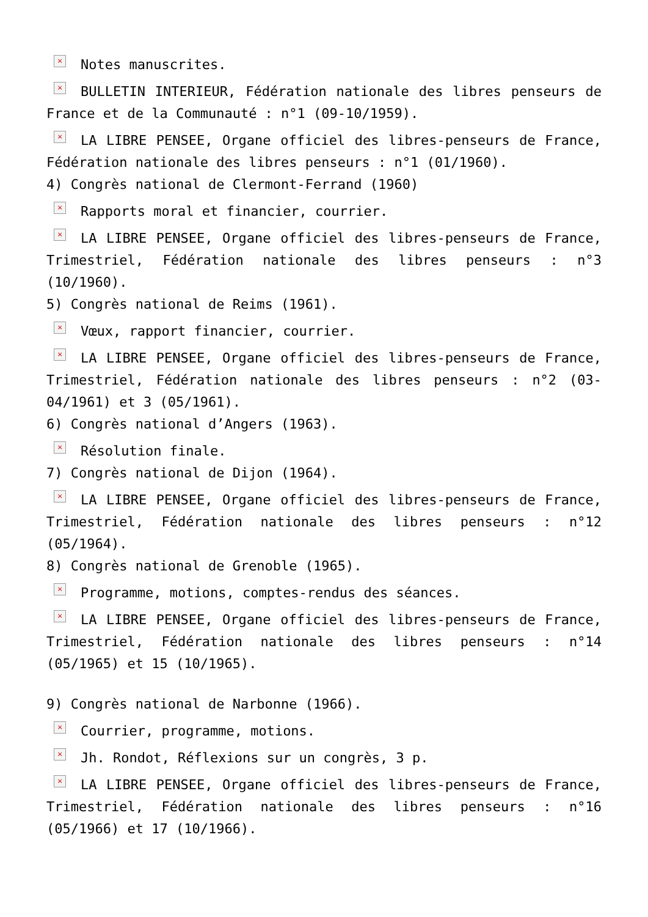× Notes manuscrites.
× BULLETIN INTERIEUR, Fédération nationale des libres penseurs de France et de la Communauté : n°1 (09-10/1959).
× LA LIBRE PENSEE, Organe officiel des libres-penseurs de France, Fédération nationale des libres penseurs : n°1 (01/1960).
4) Congrès national de Clermont-Ferrand (1960)
× Rapports moral et financier, courrier.
× LA LIBRE PENSEE, Organe officiel des libres-penseurs de France, Trimestriel, Fédération nationale des libres penseurs : n°3 (10/1960).
5) Congrès national de Reims (1961).
× Vœux, rapport financier, courrier.
× LA LIBRE PENSEE, Organe officiel des libres-penseurs de France, Trimestriel, Fédération nationale des libres penseurs : n°2 (03-04/1961) et 3 (05/1961).
6) Congrès national d’Angers (1963).
× Résolution finale.
7) Congrès national de Dijon (1964).
× LA LIBRE PENSEE, Organe officiel des libres-penseurs de France, Trimestriel, Fédération nationale des libres penseurs : n°12 (05/1964).
8) Congrès national de Grenoble (1965).
× Programme, motions, comptes-rendus des séances.
× LA LIBRE PENSEE, Organe officiel des libres-penseurs de France, Trimestriel, Fédération nationale des libres penseurs : n°14 (05/1965) et 15 (10/1965).
9) Congrès national de Narbonne (1966).
× Courrier, programme, motions.
× Jh. Rondot, Réflexions sur un congrès, 3 p.
× LA LIBRE PENSEE, Organe officiel des libres-penseurs de France, Trimestriel, Fédération nationale des libres penseurs : n°16 (05/1966) et 17 (10/1966).